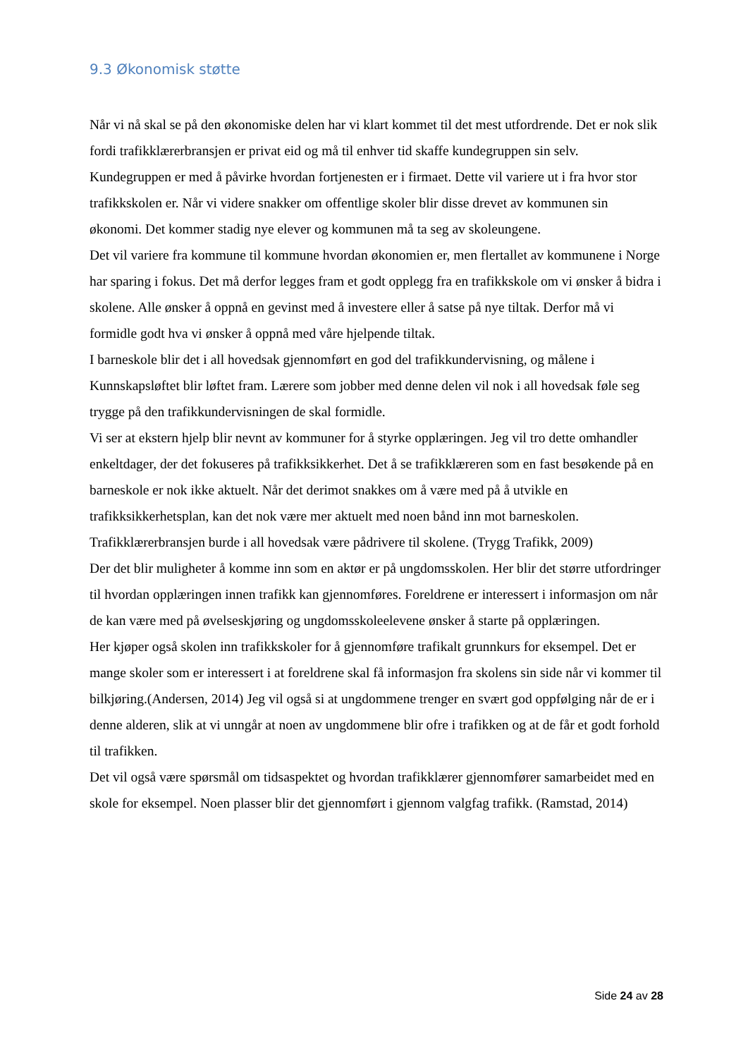9.3 Økonomisk støtte
Når vi nå skal se på den økonomiske delen har vi klart kommet til det mest utfordrende. Det er nok slik fordi trafikklærerbransjen er privat eid og må til enhver tid skaffe kundegruppen sin selv. Kundegruppen er med å påvirke hvordan fortjenesten er i firmaet. Dette vil variere ut i fra hvor stor trafikkskolen er. Når vi videre snakker om offentlige skoler blir disse drevet av kommunen sin økonomi. Det kommer stadig nye elever og kommunen må ta seg av skoleungene.
Det vil variere fra kommune til kommune hvordan økonomien er, men flertallet av kommunene i Norge har sparing i fokus. Det må derfor legges fram et godt opplegg fra en trafikkskole om vi ønsker å bidra i skolene. Alle ønsker å oppnå en gevinst med å investere eller å satse på nye tiltak. Derfor må vi formidle godt hva vi ønsker å oppnå med våre hjelpende tiltak.
I barneskole blir det i all hovedsak gjennomført en god del trafikkundervisning, og målene i Kunnskapsløftet blir løftet fram. Lærere som jobber med denne delen vil nok i all hovedsak føle seg trygge på den trafikkundervisningen de skal formidle.
Vi ser at ekstern hjelp blir nevnt av kommuner for å styrke opplæringen. Jeg vil tro dette omhandler enkeltdager, der det fokuseres på trafikksikkerhet. Det å se trafikklæreren som en fast besøkende på en barneskole er nok ikke aktuelt. Når det derimot snakkes om å være med på å utvikle en trafikksikkerhetsplan, kan det nok være mer aktuelt med noen bånd inn mot barneskolen. Trafikklærerbransjen burde i all hovedsak være pådrivere til skolene. (Trygg Trafikk, 2009)
Der det blir muligheter å komme inn som en aktør er på ungdomsskolen. Her blir det større utfordringer til hvordan opplæringen innen trafikk kan gjennomføres. Foreldrene er interessert i informasjon om når de kan være med på øvelseskjøring og ungdomsskoleelevene ønsker å starte på opplæringen.
Her kjøper også skolen inn trafikkskoler for å gjennomføre trafikalt grunnkurs for eksempel. Det er mange skoler som er interessert i at foreldrene skal få informasjon fra skolens sin side når vi kommer til bilkjøring.(Andersen, 2014) Jeg vil også si at ungdommene trenger en svært god oppfølging når de er i denne alderen, slik at vi unngår at noen av ungdommene blir ofre i trafikken og at de får et godt forhold til trafikken.
Det vil også være spørsmål om tidsaspektet og hvordan trafikklærer gjennomfører samarbeidet med en skole for eksempel. Noen plasser blir det gjennomført i gjennom valgfag trafikk. (Ramstad, 2014)
Side 24 av 28